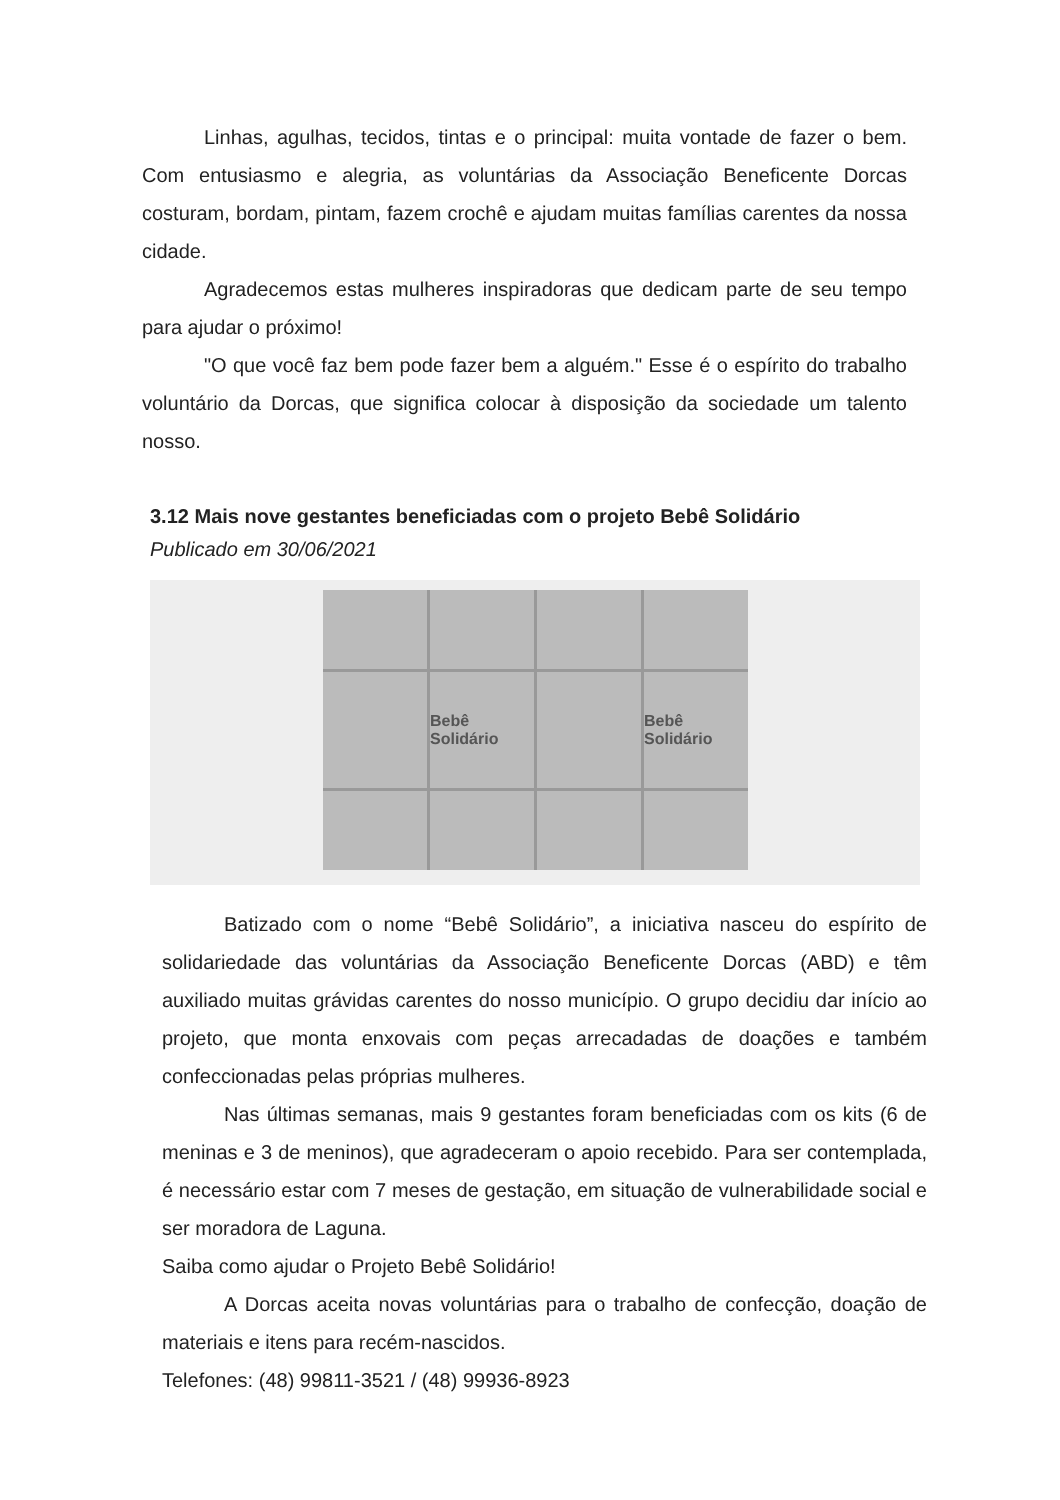Linhas, agulhas, tecidos, tintas e o principal: muita vontade de fazer o bem. Com entusiasmo e alegria, as voluntárias da Associação Beneficente Dorcas costuram, bordam, pintam, fazem crochê e ajudam muitas famílias carentes da nossa cidade.
Agradecemos estas mulheres inspiradoras que dedicam parte de seu tempo para ajudar o próximo!
"O que você faz bem pode fazer bem a alguém." Esse é o espírito do trabalho voluntário da Dorcas, que significa colocar à disposição da sociedade um talento nosso.
3.12 Mais nove gestantes beneficiadas com o projeto Bebê Solidário
Publicado em 30/06/2021
Bebê Solidário
Bebê Solidário
Batizado com o nome “Bebê Solidário”, a iniciativa nasceu do espírito de solidariedade das voluntárias da Associação Beneficente Dorcas (ABD) e têm auxiliado muitas grávidas carentes do nosso município. O grupo decidiu dar início ao projeto, que monta enxovais com peças arrecadadas de doações e também confeccionadas pelas próprias mulheres.
Nas últimas semanas, mais 9 gestantes foram beneficiadas com os kits (6 de meninas e 3 de meninos), que agradeceram o apoio recebido. Para ser contemplada, é necessário estar com 7 meses de gestação, em situação de vulnerabilidade social e ser moradora de Laguna.
Saiba como ajudar o Projeto Bebê Solidário!
A Dorcas aceita novas voluntárias para o trabalho de confecção, doação de materiais e itens para recém-nascidos.
Telefones: (48) 99811-3521 / (48) 99936-8923